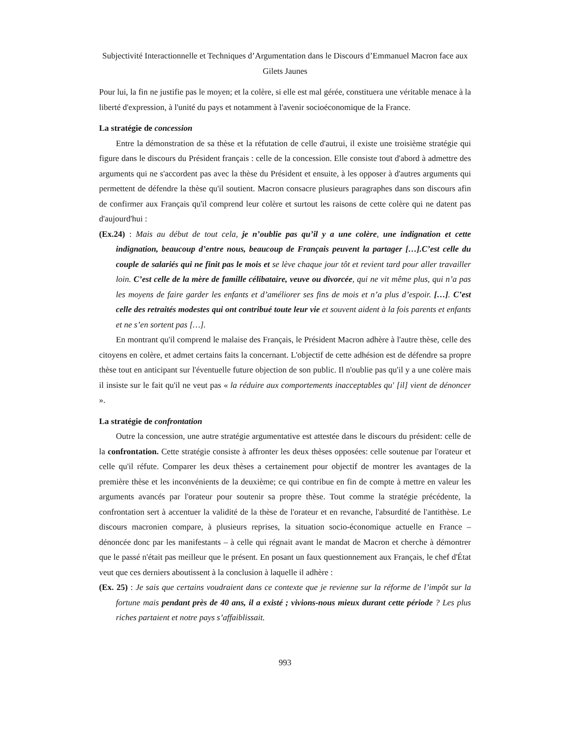Subjectivité Interactionnelle et Techniques d’Argumentation dans le Discours d’Emmanuel Macron face aux Gilets Jaunes
Pour lui, la fin ne justifie pas le moyen; et la colère, si elle est mal gérée, constituera une véritable menace à la liberté d'expression, à l'unité du pays et notamment à l'avenir socioéconomique de la France.
La stratégie de concession
Entre la démonstration de sa thèse et la réfutation de celle d'autrui, il existe une troisième stratégie qui figure dans le discours du Président français : celle de la concession. Elle consiste tout d'abord à admettre des arguments qui ne s'accordent pas avec la thèse du Président et ensuite, à les opposer à d'autres arguments qui permettent de défendre la thèse qu'il soutient. Macron consacre plusieurs paragraphes dans son discours afin de confirmer aux Français qu'il comprend leur colère et surtout les raisons de cette colère qui ne datent pas d'aujourd'hui :
(Ex.24) : Mais au début de tout cela, je n’oublie pas qu’il y a une colère, une indignation et cette indignation, beaucoup d’entre nous, beaucoup de Français peuvent la partager […].C’est celle du couple de salariés qui ne finit pas le mois et se lève chaque jour tôt et revient tard pour aller travailler loin. C’est celle de la mère de famille célibataire, veuve ou divorcée, qui ne vit même plus, qui n’a pas les moyens de faire garder les enfants et d’améliorer ses fins de mois et n’a plus d’espoir. […]. C’est celle des retraités modestes qui ont contribué toute leur vie et souvent aident à la fois parents et enfants et ne s’en sortent pas […].
En montrant qu'il comprend le malaise des Français, le Président Macron adhère à l'autre thèse, celle des citoyens en colère, et admet certains faits la concernant. L'objectif de cette adhésion est de défendre sa propre thèse tout en anticipant sur l'éventuelle future objection de son public. Il n'oublie pas qu'il y a une colère mais il insiste sur le fait qu'il ne veut pas « la réduire aux comportements inacceptables qu' [il] vient de dénoncer ».
La stratégie de confrontation
Outre la concession, une autre stratégie argumentative est attestée dans le discours du président: celle de la confrontation. Cette stratégie consiste à affronter les deux thèses opposées: celle soutenue par l'orateur et celle qu'il réfute. Comparer les deux thèses a certainement pour objectif de montrer les avantages de la première thèse et les inconvénients de la deuxième; ce qui contribue en fin de compte à mettre en valeur les arguments avancés par l'orateur pour soutenir sa propre thèse. Tout comme la stratégie précédente, la confrontation sert à accentuer la validité de la thèse de l'orateur et en revanche, l'absurdité de l'antithèse. Le discours macronien compare, à plusieurs reprises, la situation socio-économique actuelle en France –dénoncée donc par les manifestants – à celle qui régnait avant le mandat de Macron et cherche à démontrer que le passé n'était pas meilleur que le présent. En posant un faux questionnement aux Français, le chef d'État veut que ces derniers aboutissent à la conclusion à laquelle il adhère :
(Ex. 25) : Je sais que certains voudraient dans ce contexte que je revienne sur la réforme de l’impôt sur la fortune mais pendant près de 40 ans, il a existé ; vivions-nous mieux durant cette période ? Les plus riches partaient et notre pays s’affaiblissait.
993